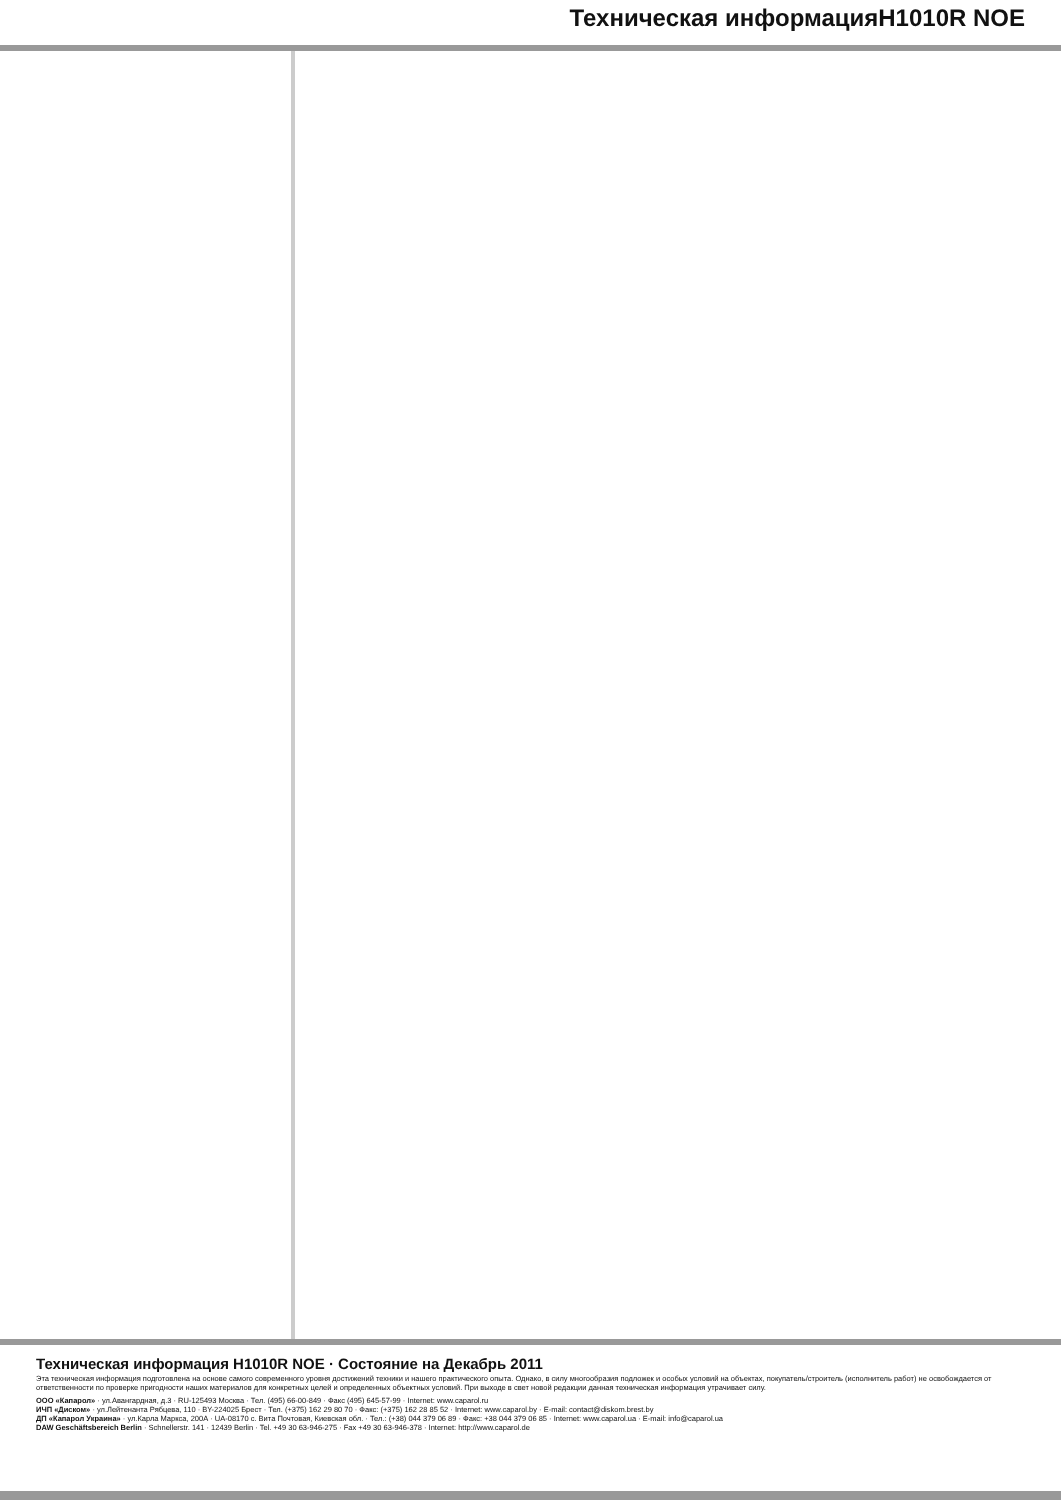Техническая информацияH1010R NOE
Техническая информация H1010R NOE · Состояние на Декабрь 2011
Эта техническая информация подготовлена на основе самого современного уровня достижений техники и нашего практического опыта. Однако, в силу многообразия подложек и особых условий на объектах, покупатель/строитель (исполнитель работ) не освобождается от ответственности по проверке пригодности наших материалов для конкретных целей и определенных объектных условий. При выходе в свет новой редакции данная техническая информация утрачивает силу.
ООО «Капарол» · ул.Авангардная, д.3 · RU-125493 Москва · Тел. (495) 66-00-849 · Факс (495) 645-57-99 · Internet: www.caparol.ru
ИЧП «Диском» · ул.Лейтенанта Рябцева, 110 · BY-224025 Брест · Тел. (+375) 162 29 80 70 · Факс: (+375) 162 28 85 52 · Internet: www.caparol.by · E-mail: contact@diskom.brest.by
ДП «Капарол Украина» · ул.Карла Маркса, 200А · UA-08170 с. Вита Почтовая, Киевская обл. · Тел.: (+38) 044 379 06 89 · Факс: +38 044 379 06 85 · Internet: www.caparol.ua · E-mail: info@caparol.ua
DAW Geschäftsbereich Berlin · Schnellerstr. 141 · 12439 Berlin · Tel. +49 30 63-946-275 · Fax +49 30 63-946-378 · Internet: http://www.caparol.de